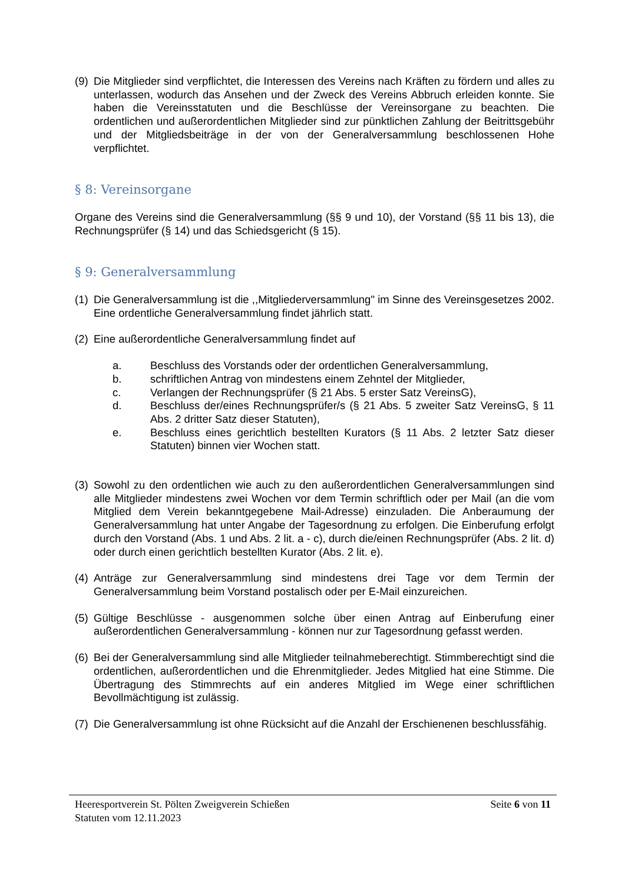(9) Die Mitglieder sind verpflichtet, die Interessen des Vereins nach Kräften zu fördern und alles zu unterlassen, wodurch das Ansehen und der Zweck des Vereins Abbruch erleiden konnte. Sie haben die Vereinsstatuten und die Beschlüsse der Vereinsorgane zu beachten. Die ordentlichen und außerordentlichen Mitglieder sind zur pünktlichen Zahlung der Beitrittsgebühr und der Mitgliedsbeiträge in der von der Generalversammlung beschlossenen Hohe verpflichtet.
§ 8: Vereinsorgane
Organe des Vereins sind die Generalversammlung (§§ 9 und 10), der Vorstand (§§ 11 bis 13), die Rechnungsprüfer (§ 14) und das Schiedsgericht (§ 15).
§ 9: Generalversammlung
(1) Die Generalversammlung ist die ,,Mitgliederversammlung" im Sinne des Vereinsgesetzes 2002. Eine ordentliche Generalversammlung findet jährlich statt.
(2) Eine außerordentliche Generalversammlung findet auf
a. Beschluss des Vorstands oder der ordentlichen Generalversammlung,
b. schriftlichen Antrag von mindestens einem Zehntel der Mitglieder,
c. Verlangen der Rechnungsprüfer (§ 21 Abs. 5 erster Satz VereinsG),
d. Beschluss der/eines Rechnungsprüfer/s (§ 21 Abs. 5 zweiter Satz VereinsG, § 11 Abs. 2 dritter Satz dieser Statuten),
e. Beschluss eines gerichtlich bestellten Kurators (§ 11 Abs. 2 letzter Satz dieser Statuten) binnen vier Wochen statt.
(3) Sowohl zu den ordentlichen wie auch zu den außerordentlichen Generalversammlungen sind alle Mitglieder mindestens zwei Wochen vor dem Termin schriftlich oder per Mail (an die vom Mitglied dem Verein bekanntgegebene Mail-Adresse) einzuladen. Die Anberaumung der Generalversammlung hat unter Angabe der Tagesordnung zu erfolgen. Die Einberufung erfolgt durch den Vorstand (Abs. 1 und Abs. 2 lit. a - c), durch die/einen Rechnungsprüfer (Abs. 2 lit. d) oder durch einen gerichtlich bestellten Kurator (Abs. 2 lit. e).
(4) Anträge zur Generalversammlung sind mindestens drei Tage vor dem Termin der Generalversammlung beim Vorstand postalisch oder per E-Mail einzureichen.
(5) Gültige Beschlüsse - ausgenommen solche über einen Antrag auf Einberufung einer außerordentlichen Generalversammlung - können nur zur Tagesordnung gefasst werden.
(6) Bei der Generalversammlung sind alle Mitglieder teilnahmeberechtigt. Stimmberechtigt sind die ordentlichen, außerordentlichen und die Ehrenmitglieder. Jedes Mitglied hat eine Stimme. Die Übertragung des Stimmrechts auf ein anderes Mitglied im Wege einer schriftlichen Bevollmächtigung ist zulässig.
(7) Die Generalversammlung ist ohne Rücksicht auf die Anzahl der Erschienenen beschlussfähig.
Heeresportverein St. Pölten Zweigverein Schießen Seite 6 von 11
Statuten vom 12.11.2023